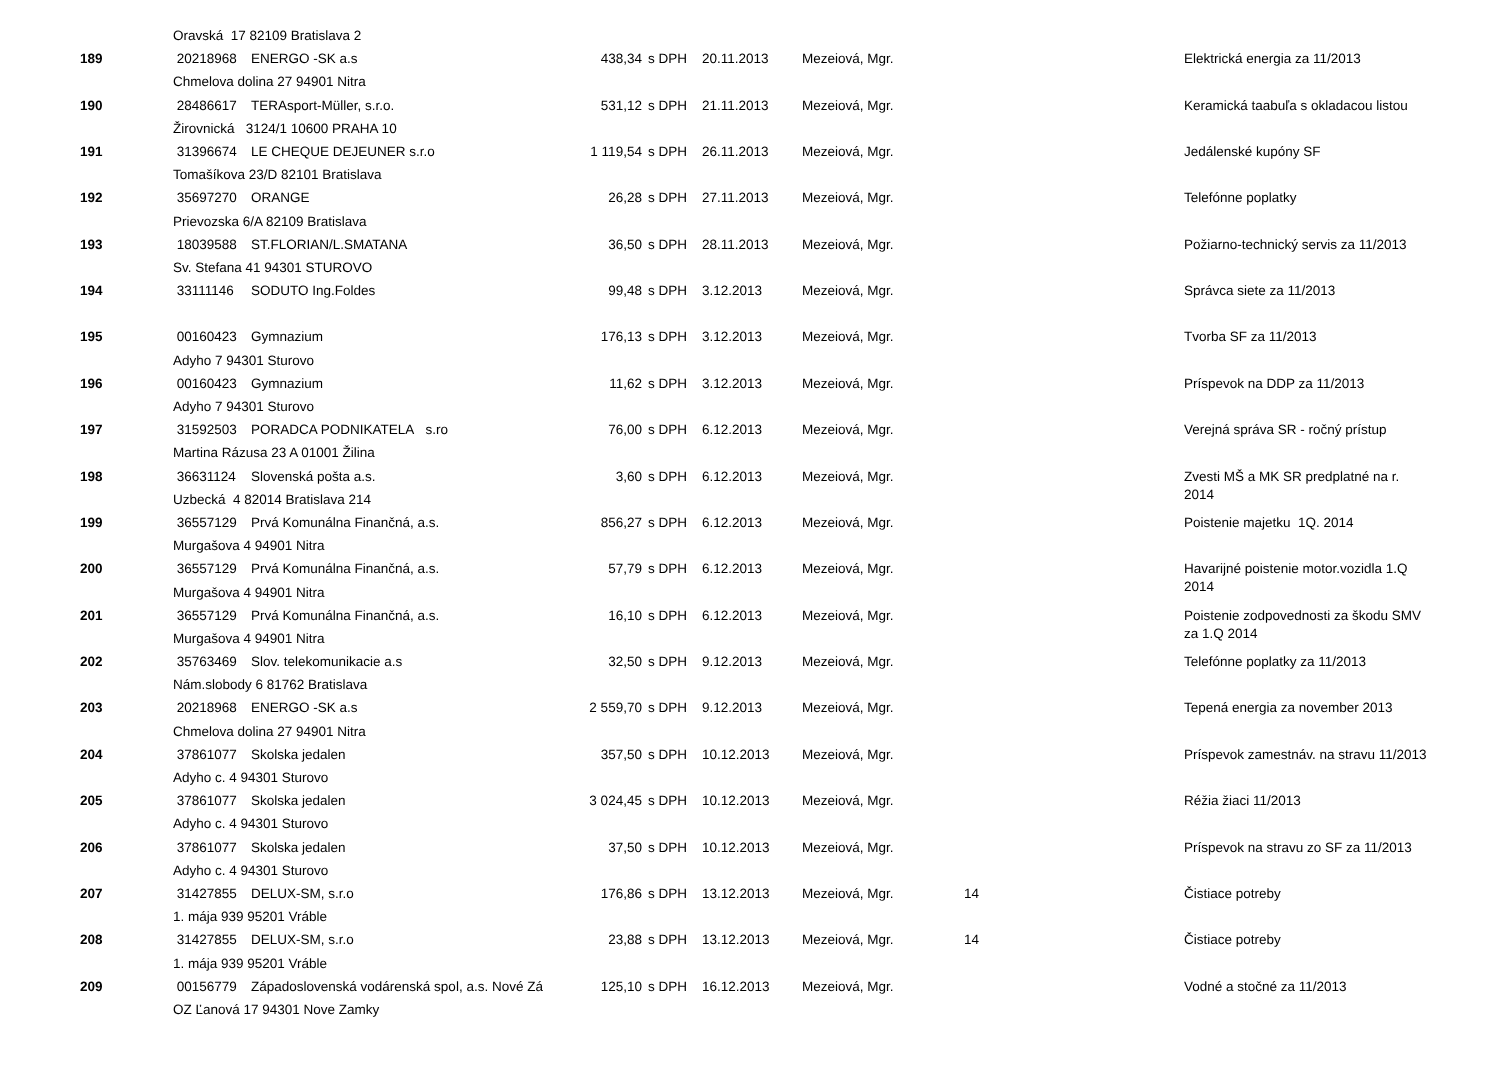| | Oravská 17 82109 Bratislava 2 | | | | | | | |
| 189 | 20218968 | ENERGO -SK a.s | 438,34 | s DPH | 20.11.2013 | Mezeiová, Mgr. | | Elektrická energia za 11/2013 |
| | Chmelova dolina 27 94901 Nitra | | | | | | | |
| 190 | 28486617 | TERAsport-Müller, s.r.o. | 531,12 | s DPH | 21.11.2013 | Mezeiová, Mgr. | | Keramická taabuľa s okladacou listou |
| | Žirovnická 3124/1 10600 PRAHA 10 | | | | | | | |
| 191 | 31396674 | LE CHEQUE DEJEUNER s.r.o | 1 119,54 | s DPH | 26.11.2013 | Mezeiová, Mgr. | | Jedálenské kupóny SF |
| | Tomašíkova 23/D 82101 Bratislava | | | | | | | |
| 192 | 35697270 | ORANGE | 26,28 | s DPH | 27.11.2013 | Mezeiová, Mgr. | | Telefónne poplatky |
| | Prievozska 6/A 82109 Bratislava | | | | | | | |
| 193 | 18039588 | ST.FLORIAN/L.SMATANA | 36,50 | s DPH | 28.11.2013 | Mezeiová, Mgr. | | Požiarno-technický servis za 11/2013 |
| | Sv. Stefana 41 94301 STUROVO | | | | | | | |
| 194 | 33111146 | SODUTO Ing.Foldes | 99,48 | s DPH | 3.12.2013 | Mezeiová, Mgr. | | Správca siete za 11/2013 |
| 195 | 00160423 | Gymnazium | 176,13 | s DPH | 3.12.2013 | Mezeiová, Mgr. | | Tvorba SF za 11/2013 |
| | Adyho 7 94301 Sturovo | | | | | | | |
| 196 | 00160423 | Gymnazium | 11,62 | s DPH | 3.12.2013 | Mezeiová, Mgr. | | Príspevok na DDP za 11/2013 |
| | Adyho 7 94301 Sturovo | | | | | | | |
| 197 | 31592503 | PORADCA PODNIKATELA s.ro | 76,00 | s DPH | 6.12.2013 | Mezeiová, Mgr. | | Verejná správa SR - ročný prístup |
| | Martina Rázusa 23 A 01001 Žilina | | | | | | | |
| 198 | 36631124 | Slovenská pošta a.s. | 3,60 | s DPH | 6.12.2013 | Mezeiová, Mgr. | | Zvesti MŠ a MK SR predplatné na r. 2014 |
| | Uzbecká 4 82014 Bratislava 214 | | | | | | | |
| 199 | 36557129 | Prvá Komunálna Finančná, a.s. | 856,27 | s DPH | 6.12.2013 | Mezeiová, Mgr. | | Poistenie majetku 1Q. 2014 |
| | Murgašova 4 94901 Nitra | | | | | | | |
| 200 | 36557129 | Prvá Komunálna Finančná, a.s. | 57,79 | s DPH | 6.12.2013 | Mezeiová, Mgr. | | Havarijné poistenie motor.vozidla 1.Q 2014 |
| | Murgašova 4 94901 Nitra | | | | | | | |
| 201 | 36557129 | Prvá Komunálna Finančná, a.s. | 16,10 | s DPH | 6.12.2013 | Mezeiová, Mgr. | | Poistenie zodpovednosti za škodu SMV za 1.Q 2014 |
| | Murgašova 4 94901 Nitra | | | | | | | |
| 202 | 35763469 | Slov. telekomunikacie a.s | 32,50 | s DPH | 9.12.2013 | Mezeiová, Mgr. | | Telefónne poplatky za 11/2013 |
| | Nám.slobody 6 81762 Bratislava | | | | | | | |
| 203 | 20218968 | ENERGO -SK a.s | 2 559,70 | s DPH | 9.12.2013 | Mezeiová, Mgr. | | Tepená energia za november 2013 |
| | Chmelova dolina 27 94901 Nitra | | | | | | | |
| 204 | 37861077 | Skolska jedalen | 357,50 | s DPH | 10.12.2013 | Mezeiová, Mgr. | | Príspevok zamestnáv. na stravu 11/2013 |
| | Adyho c. 4 94301 Sturovo | | | | | | | |
| 205 | 37861077 | Skolska jedalen | 3 024,45 | s DPH | 10.12.2013 | Mezeiová, Mgr. | | Réžia žiaci 11/2013 |
| | Adyho c. 4 94301 Sturovo | | | | | | | |
| 206 | 37861077 | Skolska jedalen | 37,50 | s DPH | 10.12.2013 | Mezeiová, Mgr. | | Príspevok na stravu zo SF za 11/2013 |
| | Adyho c. 4 94301 Sturovo | | | | | | | |
| 207 | 31427855 | DELUX-SM, s.r.o | 176,86 | s DPH | 13.12.2013 | Mezeiová, Mgr. | 14 | Čistiace potreby |
| | 1. mája 939 95201 Vráble | | | | | | | |
| 208 | 31427855 | DELUX-SM, s.r.o | 23,88 | s DPH | 13.12.2013 | Mezeiová, Mgr. | 14 | Čistiace potreby |
| | 1. mája 939 95201 Vráble | | | | | | | |
| 209 | 00156779 | Západoslovenská vodárenská spol, a.s. Nové Zá | 125,10 | s DPH | 16.12.2013 | Mezeiová, Mgr. | | Vodné a stočné za 11/2013 |
| | OZ Ľanová 17 94301 Nove Zamky | | | | | | | |